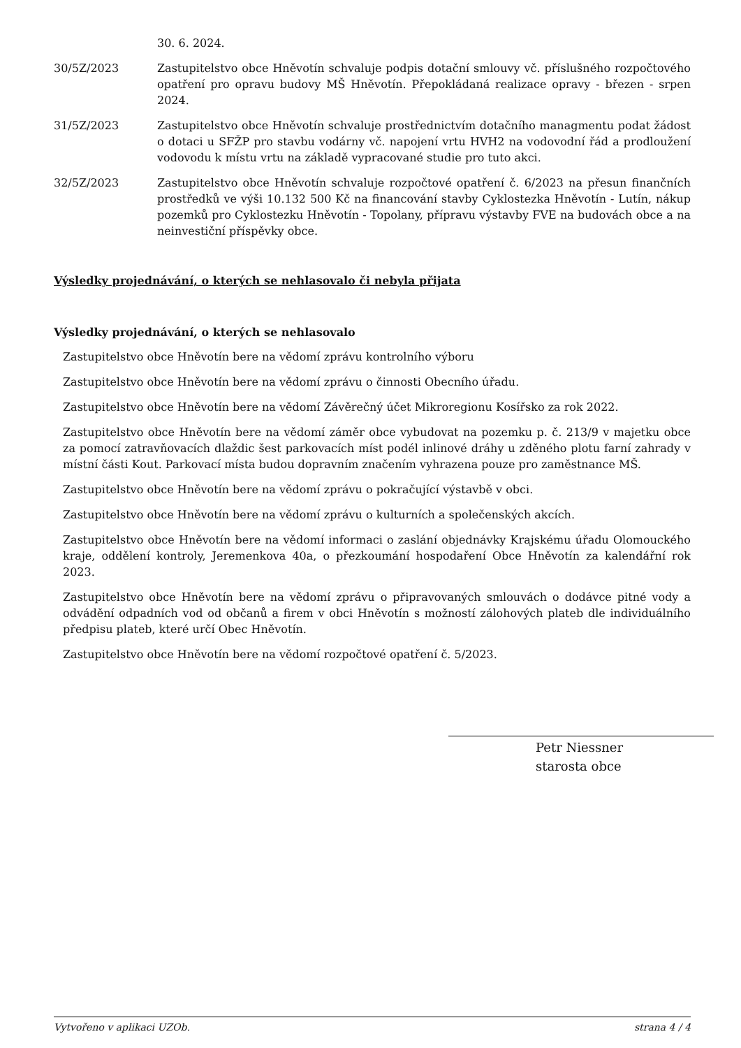30. 6. 2024.
30/5Z/2023 Zastupitelstvo obce Hněvotín schvaluje podpis dotační smlouvy vč. příslušného rozpočtového opatření pro opravu budovy MŠ Hněvotín. Přepokládaná realizace opravy - březen - srpen 2024.
31/5Z/2023 Zastupitelstvo obce Hněvotín schvaluje prostřednictvím dotačního managmentu podat žádost o dotaci u SFŽP pro stavbu vodárny vč. napojení vrtu HVH2 na vodovodní řád a prodloužení vodovodu k místu vrtu na základě vypracované studie pro tuto akci.
32/5Z/2023 Zastupitelstvo obce Hněvotín schvaluje rozpočtové opatření č. 6/2023 na přesun finančních prostředků ve výši 10.132 500 Kč na financování stavby Cyklostezka Hněvotín - Lutín, nákup pozemků pro Cyklostezku Hněvotín - Topolany, přípravu výstavby FVE na budovách obce a na neinvestiční příspěvky obce.
Výsledky projednávání, o kterých se nehlasovalo či nebyla přijata
Výsledky projednávání, o kterých se nehlasovalo
Zastupitelstvo obce Hněvotín bere na vědomí zprávu kontrolního výboru
Zastupitelstvo obce Hněvotín bere na vědomí zprávu o činnosti Obecního úřadu.
Zastupitelstvo obce Hněvotín bere na vědomí Závěrečný účet Mikroregionu Kosířsko za rok 2022.
Zastupitelstvo obce Hněvotín bere na vědomí záměr obce vybudovat na pozemku p. č. 213/9 v majetku obce za pomocí zatravňovacích dlaždic šest parkovacích míst podél inlinové dráhy u zděného plotu farní zahrady v místní části Kout. Parkovací místa budou dopravním značením vyhrazena pouze pro zaměstnance MŠ.
Zastupitelstvo obce Hněvotín bere na vědomí zprávu o pokračující výstavbě v obci.
Zastupitelstvo obce Hněvotín bere na vědomí zprávu o kulturních a společenských akcích.
Zastupitelstvo obce Hněvotín bere na vědomí informaci o zaslání objednávky Krajskému úřadu Olomouckého kraje, oddělení kontroly, Jeremenkova 40a, o přezkoumání hospodaření Obce Hněvotín za kalendářní rok 2023.
Zastupitelstvo obce Hněvotín bere na vědomí zprávu o připravovaných smlouvách o dodávce pitné vody a odvádění odpadních vod od občanů a firem v obci Hněvotín s možností zálohových plateb dle individuálního předpisu plateb, které určí Obec Hněvotín.
Zastupitelstvo obce Hněvotín bere na vědomí rozpočtové opatření č. 5/2023.
Petr Niessner
starosta obce
Vytvořeno v aplikaci UZOb. strana 4 / 4